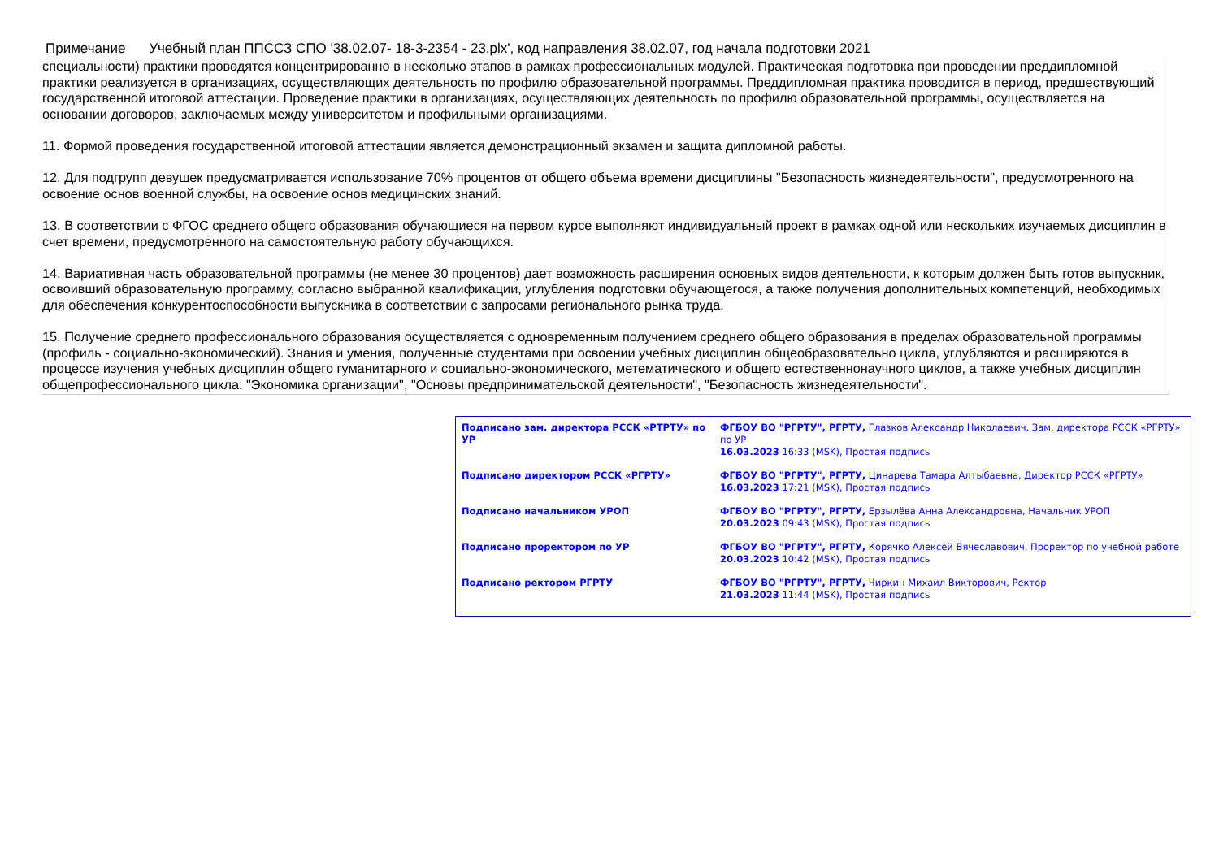Примечание Учебный план ППССЗ СПО '38.02.07- 18-3-2354 - 23.plx', код направления 38.02.07, год начала подготовки 2021
специальности) практики проводятся концентрированно в несколько этапов в рамках профессиональных модулей. Практическая подготовка при проведении преддипломной практики реализуется в организациях, осуществляющих деятельность по профилю образовательной программы. Преддипломная практика проводится в период, предшествующий государственной итоговой аттестации. Проведение практики в организациях, осуществляющих деятельность по профилю образовательной программы, осуществляется на основании договоров, заключаемых между университетом и профильными организациями.
11. Формой проведения государственной итоговой аттестации является демонстрационный экзамен и защита дипломной работы.
12. Для подгрупп девушек предусматривается использование 70% процентов от общего объема времени дисциплины "Безопасность жизнедеятельности", предусмотренного на освоение основ военной службы, на освоение основ медицинских знаний.
13. В соответствии с ФГОС среднего общего образования обучающиеся на первом курсе выполняют индивидуальный проект в рамках одной или нескольких изучаемых дисциплин в счет времени, предусмотренного на самостоятельную работу обучающихся.
14. Вариативная часть образовательной программы (не менее 30 процентов) дает возможность расширения основных видов деятельности, к которым должен быть готов выпускник, освоивший образовательную программу, согласно выбранной квалификации, углубления подготовки обучающегося, а также получения дополнительных компетенций, необходимых для обеспечения конкурентоспособности выпускника в соответствии с запросами регионального рынка труда.
15. Получение среднего профессионального образования осуществляется с одновременным получением среднего общего образования в пределах образовательной программы (профиль - социально-экономический). Знания и умения, полученные студентами при освоении учебных дисциплин общеобразовательно цикла, углубляются и расширяются в процессе изучения учебных дисциплин общего гуманитарного и социально-экономического, метематического и общего естественнонаучного циклов, а также учебных дисциплин общепрофессионального цикла: "Экономика организации", "Основы предпринимательской деятельности", "Безопасность жизнедеятельности".
| Подписано зам. директора РССК «РТРТУ» по УР | ФГБОУ ВО "РГРТУ", РГРТУ, Глазков Александр Николаевич, Зам. директора РССК «РГРТУ» по УР 16.03.2023 16:33 (MSK), Простая подпись |
| Подписано директором РССК «РГРТУ» | ФГБОУ ВО "РГРТУ", РГРТУ, Цинарева Тамара Алтыбаевна, Директор РССК «РГРТУ» 16.03.2023 17:21 (MSK), Простая подпись |
| Подписано начальником УРОП | ФГБОУ ВО "РГРТУ", РГРТУ, Ерзылёва Анна Александровна, Начальник УРОП 20.03.2023 09:43 (MSK), Простая подпись |
| Подписано проректором по УР | ФГБОУ ВО "РГРТУ", РГРТУ, Корячко Алексей Вячеславович, Проректор по учебной работе 20.03.2023 10:42 (MSK), Простая подпись |
| Подписано ректором РГРТУ | ФГБОУ ВО "РГРТУ", РГРТУ, Чиркин Михаил Викторович, Ректор 21.03.2023 11:44 (MSK), Простая подпись |